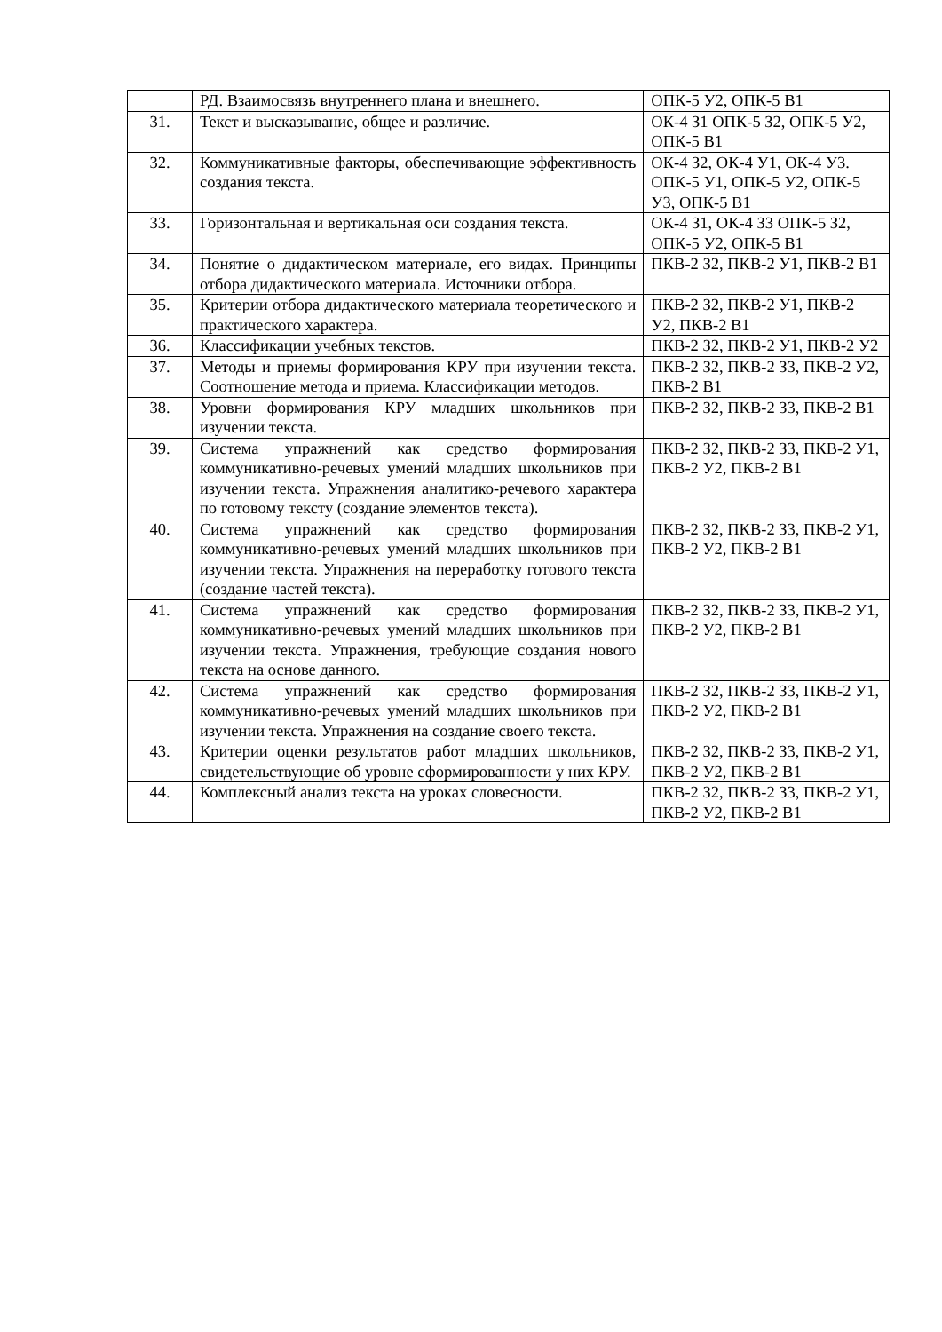| | РД. Взаимосвязь внутреннего плана и внешнего. | ОПК-5 У2, ОПК-5 В1 |
| 31. | Текст и высказывание, общее и различие. | ОК-4 З1 ОПК-5 З2, ОПК-5 У2, ОПК-5 В1 |
| 32. | Коммуникативные факторы, обеспечивающие эффективность создания текста. | ОК-4 З2, ОК-4 У1, ОК-4 У3. ОПК-5 У1, ОПК-5 У2, ОПК-5 У3, ОПК-5 В1 |
| 33. | Горизонтальная и вертикальная оси создания текста. | ОК-4 З1, ОК-4 З3 ОПК-5 З2, ОПК-5 У2, ОПК-5 В1 |
| 34. | Понятие о дидактическом материале, его видах. Принципы отбора дидактического материала. Источники отбора. | ПКВ-2 З2, ПКВ-2 У1, ПКВ-2 В1 |
| 35. | Критерии отбора дидактического материала теоретического и практического характера. | ПКВ-2 З2, ПКВ-2 У1, ПКВ-2 У2, ПКВ-2 В1 |
| 36. | Классификации учебных текстов. | ПКВ-2 З2, ПКВ-2 У1, ПКВ-2 У2 |
| 37. | Методы и приемы формирования КРУ при изучении текста. Соотношение метода и приема. Классификации методов. | ПКВ-2 З2, ПКВ-2 З3, ПКВ-2 У2, ПКВ-2 В1 |
| 38. | Уровни формирования КРУ младших школьников при изучении текста. | ПКВ-2 З2, ПКВ-2 З3, ПКВ-2 В1 |
| 39. | Система упражнений как средство формирования коммуникативно-речевых умений младших школьников при изучении текста. Упражнения аналитико-речевого характера по готовому тексту (создание элементов текста). | ПКВ-2 З2, ПКВ-2 З3, ПКВ-2 У1, ПКВ-2 У2, ПКВ-2 В1 |
| 40. | Система упражнений как средство формирования коммуникативно-речевых умений младших школьников при изучении текста. Упражнения на переработку готового текста (создание частей текста). | ПКВ-2 З2, ПКВ-2 З3, ПКВ-2 У1, ПКВ-2 У2, ПКВ-2 В1 |
| 41. | Система упражнений как средство формирования коммуникативно-речевых умений младших школьников при изучении текста. Упражнения, требующие создания нового текста на основе данного. | ПКВ-2 З2, ПКВ-2 З3, ПКВ-2 У1, ПКВ-2 У2, ПКВ-2 В1 |
| 42. | Система упражнений как средство формирования коммуникативно-речевых умений младших школьников при изучении текста. Упражнения на создание своего текста. | ПКВ-2 З2, ПКВ-2 З3, ПКВ-2 У1, ПКВ-2 У2, ПКВ-2 В1 |
| 43. | Критерии оценки результатов работ младших школьников, свидетельствующие об уровне сформированности у них КРУ. | ПКВ-2 З2, ПКВ-2 З3, ПКВ-2 У1, ПКВ-2 У2, ПКВ-2 В1 |
| 44. | Комплексный анализ текста на уроках словесности. | ПКВ-2 З2, ПКВ-2 З3, ПКВ-2 У1, ПКВ-2 У2, ПКВ-2 В1 |